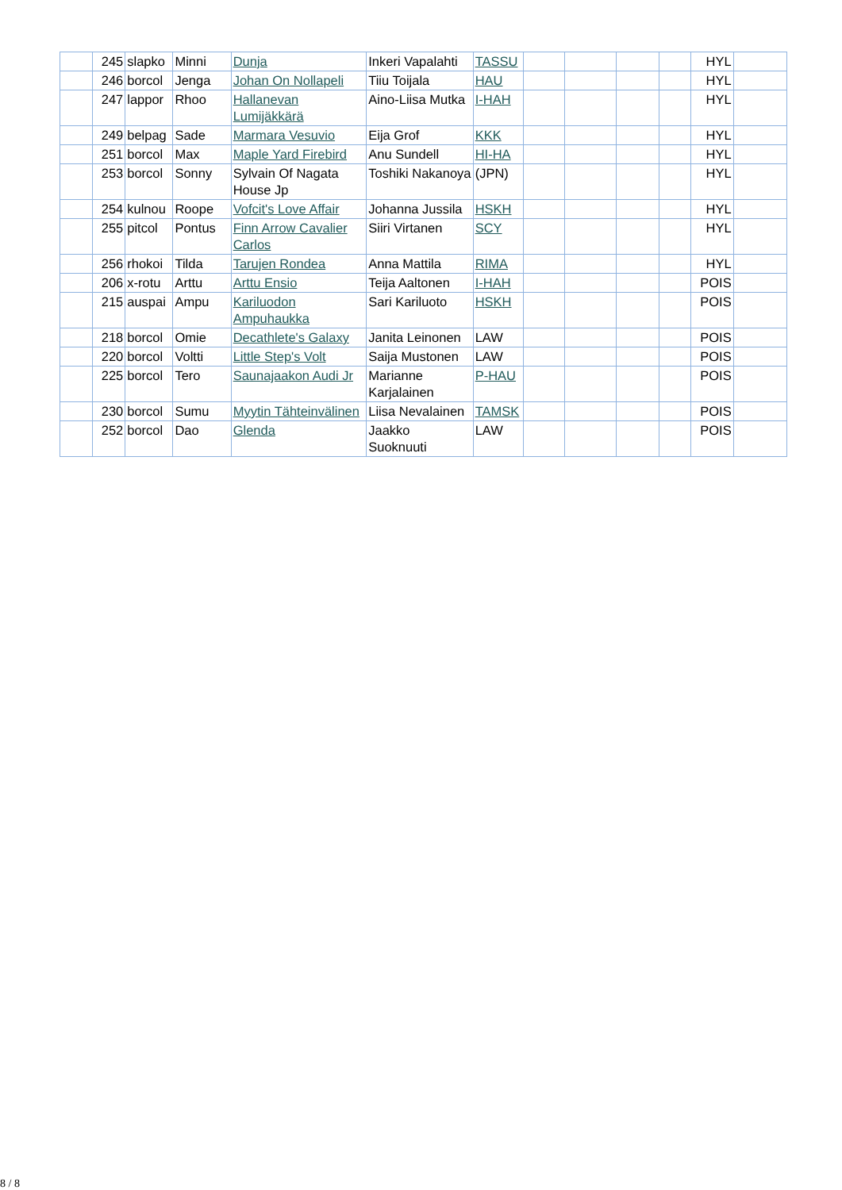| | 245 | slapko | Minni | Dunja | Inkeri Vapalahti | TASSU | | | | | HYL | |
| | 246 | borcol | Jenga | Johan On Nollapeli | Tiiu Toijala | HAU | | | | | HYL | |
| | 247 | lappor | Rhoo | Hallanevan Lumijäkkärä | Aino-Liisa Mutka | I-HAH | | | | | HYL | |
| | 249 | belpag | Sade | Marmara Vesuvio | Eija Grof | KKK | | | | | HYL | |
| | 251 | borcol | Max | Maple Yard Firebird | Anu Sundell | HI-HA | | | | | HYL | |
| | 253 | borcol | Sonny | Sylvain Of Nagata House Jp | Toshiki Nakanoya | (JPN) | | | | | HYL | |
| | 254 | kulnou | Roope | Vofcit's Love Affair | Johanna Jussila | HSKH | | | | | HYL | |
| | 255 | pitcol | Pontus | Finn Arrow Cavalier Carlos | Siiri Virtanen | SCY | | | | | HYL | |
| | 256 | rhokoi | Tilda | Tarujen Rondea | Anna Mattila | RIMA | | | | | HYL | |
| | 206 | x-rotu | Arttu | Arttu Ensio | Teija Aaltonen | I-HAH | | | | | POIS | |
| | 215 | auspai | Ampu | Kariluodon Ampuhaukka | Sari Kariluoto | HSKH | | | | | POIS | |
| | 218 | borcol | Omie | Decathlete's Galaxy | Janita Leinonen | LAW | | | | | POIS | |
| | 220 | borcol | Voltti | Little Step's Volt | Saija Mustonen | LAW | | | | | POIS | |
| | 225 | borcol | Tero | Saunajaakon Audi Jr | Marianne Karjalainen | P-HAU | | | | | POIS | |
| | 230 | borcol | Sumu | Myytin Tähteinvälinen | Liisa Nevalainen | TAMSK | | | | | POIS | |
| | 252 | borcol | Dao | Glenda | Jaakko Suoknuuti | LAW | | | | | POIS | |
8 / 8